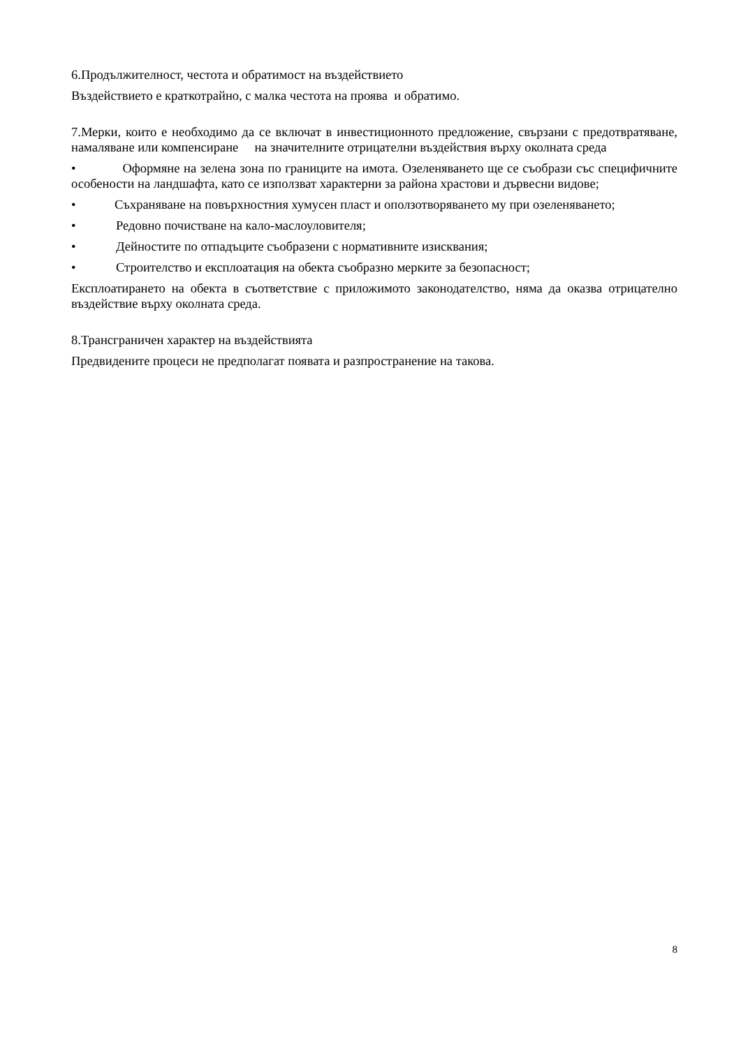6.Продължителност, честота и обратимост на въздействието
Въздействието е краткотрайно, с малка честота на проява и обратимо.
7.Мерки, които е необходимо да се включат в инвестиционното предложение, свързани с предотвратяване, намаляване или компенсиране на значителните отрицателни въздействия върху околната среда
• Оформяне на зелена зона по границите на имота. Озеленяването ще се съобрази със специфичните особености на ландшафта, като се използват характерни за района храстови и дървесни видове;
• Съхраняване на повърхностния хумусен пласт и оползотворяването му при озеленяването;
• Редовно почистване на кало-маслоуловителя;
• Дейностите по отпадъците съобразени с нормативните изисквания;
• Строителство и експлоатация на обекта съобразно мерките за безопасност;
Експлоатирането на обекта в съответствие с приложимото законодателство, няма да оказва отрицателно въздействие върху околната среда.
8.Трансграничен характер на въздействията
Предвидените процеси не предполагат появата и разпространение на такова.
8